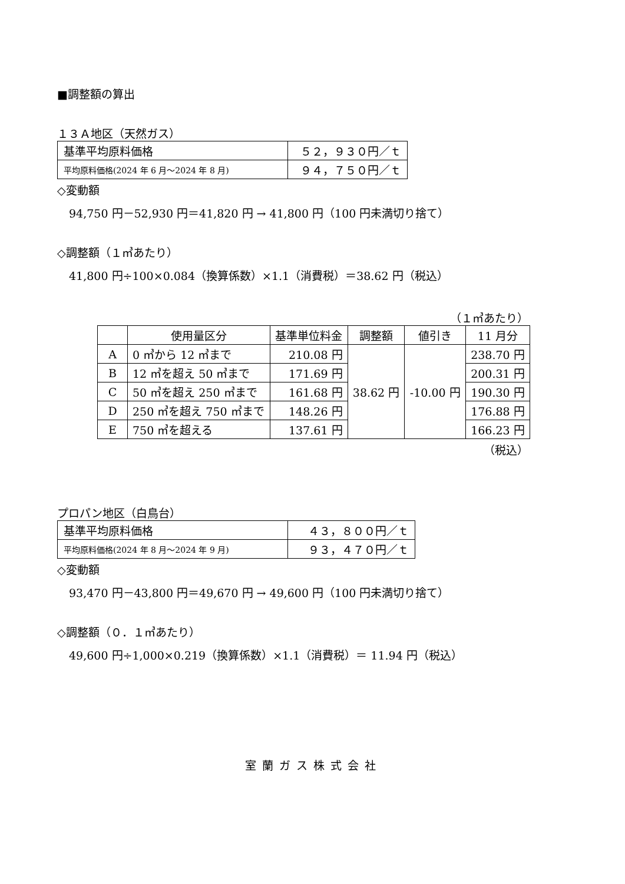■調整額の算出
１３Ａ地区（天然ガス）
| 基準平均原料価格 | ５２，９３０円／ｔ |
| 平均原料価格(2024 年 6 月～2024 年 8 月) | ９４，７５０円／ｔ |
◇変動額
94,750 円－52,930 円＝41,820 円 → 41,800 円（100 円未満切り捨て）
◇調整額（１㎥あたり）
41,800 円÷100×0.084（換算係数）×1.1（消費税）＝38.62 円（税込）
（１㎥あたり）
| | 使用量区分 | 基準単位料金 | 調整額 | 値引き | 11 月分 |
| --- | --- | --- | --- | --- | --- |
| A | 0 ㎥から 12 ㎥まで | 210.08 円 | 38.62 円 | -10.00 円 | 238.70 円 |
| B | 12 ㎥を超え 50 ㎥まで | 171.69 円 | | | 200.31 円 |
| C | 50 ㎥を超え 250 ㎥まで | 161.68 円 | | | 190.30 円 |
| D | 250 ㎥を超え 750 ㎥まで | 148.26 円 | | | 176.88 円 |
| E | 750 ㎥を超える | 137.61 円 | | | 166.23 円 |
（税込）
プロパン地区（白鳥台）
| 基準平均原料価格 | ４３，８００円／ｔ |
| 平均原料価格(2024 年 8 月～2024 年 9 月) | ９３，４７０円／ｔ |
◇変動額
93,470 円－43,800 円＝49,670 円 → 49,600 円（100 円未満切り捨て）
◇調整額（０．１㎥あたり）
49,600 円÷1,000×0.219（換算係数）×1.1（消費税）＝ 11.94 円（税込）
室蘭ガス株式会社